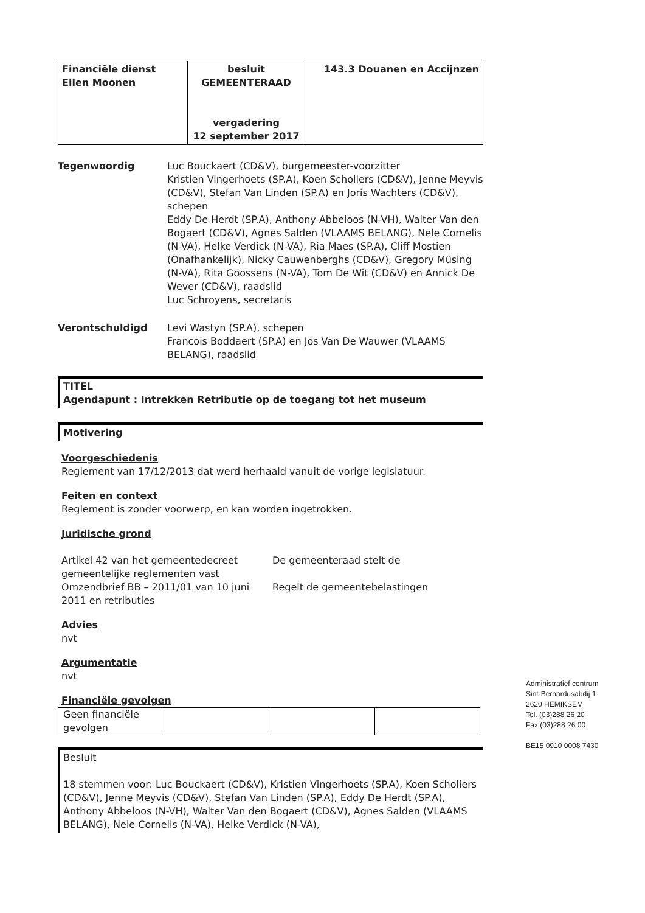| Financiële dienst Ellen Moonen | besluit GEMEENTERAAD vergadering 12 september 2017 | 143.3 Douanen en Accijnzen |
Tegenwoordig Luc Bouckaert (CD&V), burgemeester-voorzitter
Kristien Vingerhoets (SP.A), Koen Scholiers (CD&V), Jenne Meyvis (CD&V), Stefan Van Linden (SP.A) en Joris Wachters (CD&V), schepen
Eddy De Herdt (SP.A), Anthony Abbeloos (N-VH), Walter Van den Bogaert (CD&V), Agnes Salden (VLAAMS BELANG), Nele Cornelis (N-VA), Helke Verdick (N-VA), Ria Maes (SP.A), Cliff Mostien (Onafhankelijk), Nicky Cauwenberghs (CD&V), Gregory Müsing (N-VA), Rita Goossens (N-VA), Tom De Wit (CD&V) en Annick De Wever (CD&V), raadslid
Luc Schroyens, secretaris
Verontschuldigd Levi Wastyn (SP.A), schepen
Francois Boddaert (SP.A) en Jos Van De Wauwer (VLAAMS BELANG), raadslid
TITEL
Agendapunt : Intrekken Retributie op de toegang tot het museum
Motivering
Voorgeschiedenis
Reglement van 17/12/2013 dat werd herhaald vanuit de vorige legislatuur.
Feiten en context
Reglement is zonder voorwerp, en kan worden ingetrokken.
Juridische grond
Artikel 42 van het gemeentedecreet gemeentelijke reglementen vast
De gemeenteraad stelt de
Omzendbrief BB – 2011/01 van 10 juni 2011 en retributies
Regelt de gemeentebelastingen
Advies
nvt
Argumentatie
nvt
Financiële gevolgen
| Geen financiële gevolgen | | | |
Besluit
18 stemmen voor: Luc Bouckaert (CD&V), Kristien Vingerhoets (SP.A), Koen Scholiers (CD&V), Jenne Meyvis (CD&V), Stefan Van Linden (SP.A), Eddy De Herdt (SP.A), Anthony Abbeloos (N-VH), Walter Van den Bogaert (CD&V), Agnes Salden (VLAAMS BELANG), Nele Cornelis (N-VA), Helke Verdick (N-VA),
Administratief centrum
Sint-Bernardusabdij 1
2620 HEMIKSEM
Tel. (03)288 26 20
Fax (03)288 26 00
BE15 0910 0008 7430